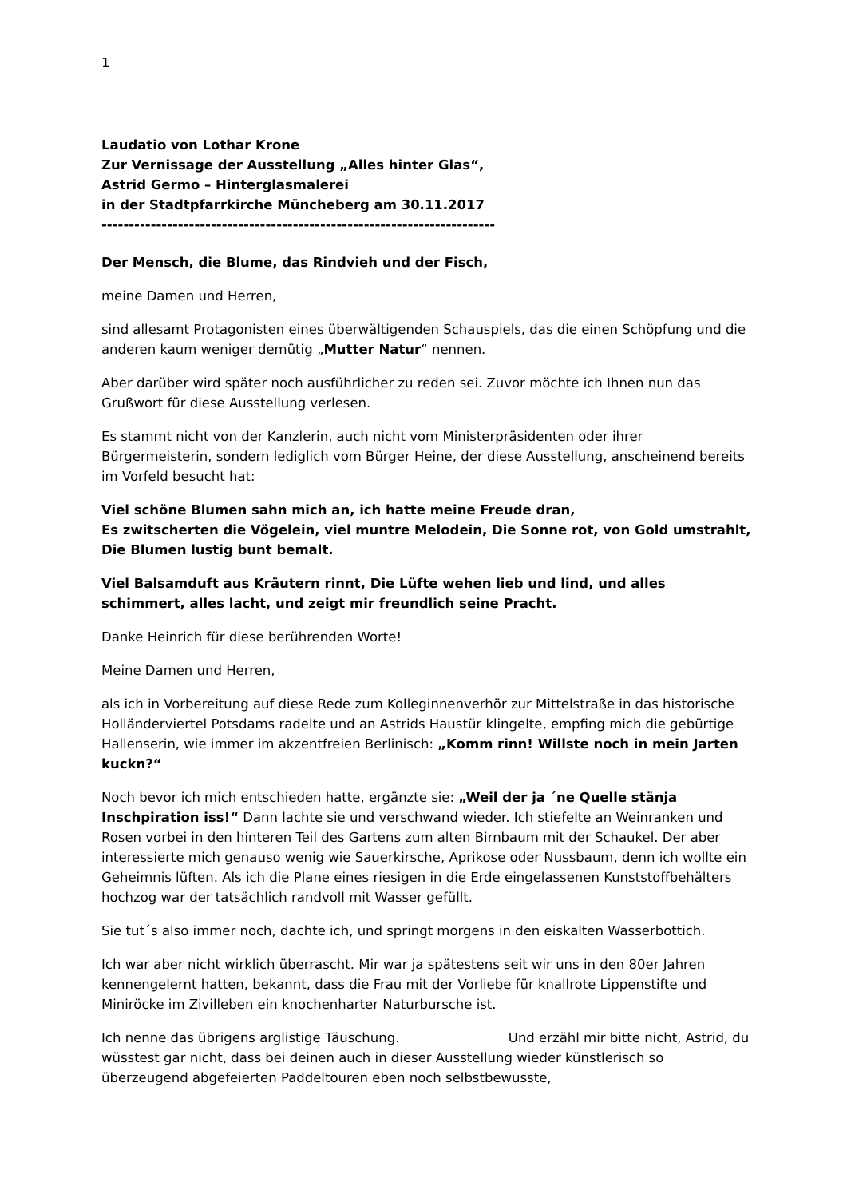1
Laudatio von Lothar Krone
Zur Vernissage der Ausstellung „Alles hinter Glas“,
Astrid Germo – Hinterglasmalerei
in der Stadtpfarrkirche Müncheberg am 30.11.2017
------------------------------------------------------------------------
Der Mensch, die Blume, das Rindvieh und der Fisch,
meine Damen und Herren,
sind allesamt Protagonisten eines überwältigenden Schauspiels, das die einen Schöpfung und die anderen kaum weniger demütig „Mutter Natur“ nennen.
Aber darüber wird später noch ausführlicher zu reden sei. Zuvor möchte ich Ihnen nun das Grußwort für diese Ausstellung verlesen.
Es stammt nicht von der Kanzlerin, auch nicht vom Ministerpräsidenten oder ihrer Bürgermeisterin, sondern lediglich vom Bürger Heine, der diese Ausstellung, anscheinend bereits im Vorfeld besucht hat:
Viel schöne Blumen sahn mich an, ich hatte meine Freude dran,
Es zwitscherten die Vögelein, viel muntre Melodein, Die Sonne rot, von Gold umstrahlt, Die Blumen lustig bunt bemalt.
Viel Balsamduft aus Kräutern rinnt, Die Lüfte wehen lieb und lind, und alles schimmert, alles lacht, und zeigt mir freundlich seine Pracht.
Danke Heinrich für diese berührenden Worte!
Meine Damen und Herren,
als ich in Vorbereitung auf diese Rede zum Kolleginnenverhör zur Mittelstraße in das historische Holländerviertel Potsdams radelte und an Astrids Haustür klingelte, empfing mich die gebürtige Hallenserin, wie immer im akzentfreien Berlinisch: „Komm rinn! Willste noch in mein Jarten kuckn?“
Noch bevor ich mich entschieden hatte, ergänzte sie: „Weil der ja ´ne Quelle stänja Inschpiration iss!“ Dann lachte sie und verschwand wieder. Ich stiefelte an Weinranken und Rosen vorbei in den hinteren Teil des Gartens zum alten Birnbaum mit der Schaukel. Der aber interessierte mich genauso wenig wie Sauerkirsche, Aprikose oder Nussbaum, denn ich wollte ein Geheimnis lüften. Als ich die Plane eines riesigen in die Erde eingelassenen Kunststoffbehälters hochzog war der tatsächlich randvoll mit Wasser gefüllt.
Sie tut´s also immer noch, dachte ich, und springt morgens in den eiskalten Wasserbottich.
Ich war aber nicht wirklich überrascht. Mir war ja spätestens seit wir uns in den 80er Jahren kennengelernt hatten, bekannt, dass die Frau mit der Vorliebe für knallrote Lippenstifte und Miniröcke im Zivilleben ein knochenharter Naturbursche ist.
Ich nenne das übrigens arglistige Täuschung. Und erzähl mir bitte nicht, Astrid, du wüsstest gar nicht, dass bei deinen auch in dieser Ausstellung wieder künstlerisch so überzeugend abgefeierten Paddeltouren eben noch selbstbewusste,